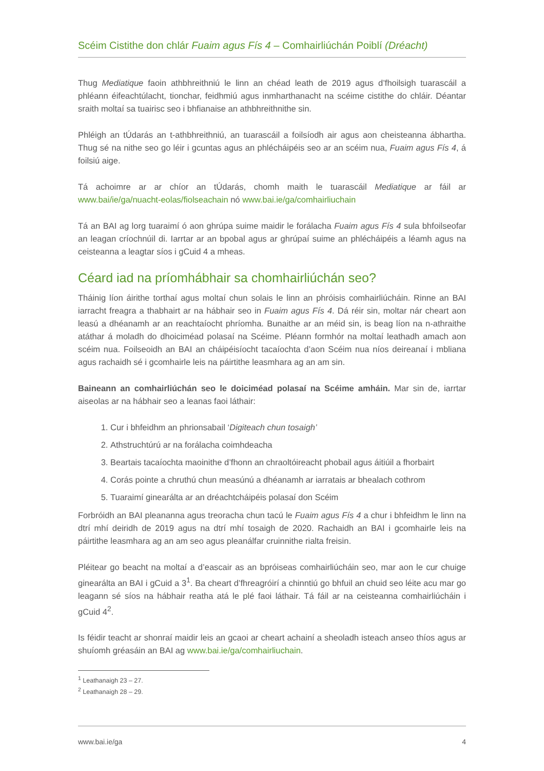Scéim Cistithe don chlár Fuaim agus Fís 4 – Comhairliúchán Poiblí (Dréacht)
Thug Mediatique faoin athbhreithniú le linn an chéad leath de 2019 agus d’fhoilsigh tuarascáil a phléann éifeachtúlacht, tionchar, feidhmiú agus inmharthanacht na scéime cistithe do chláir. Déantar sraith moltaí sa tuairisc seo i bhfianaise an athbhreithnithe sin.
Phléigh an tÚdarás an t-athbhreithniú, an tuarascáil a foilsíodh air agus aon cheisteanna ábhartha. Thug sé na nithe seo go léir i gcuntas agus an phlécháipéis seo ar an scéim nua, Fuaim agus Fís 4, á foilsiú aige.
Tá achoimre ar ar chíor an tÚdarás, chomh maith le tuarascáil Mediatique ar fáil ar www.bai/ie/ga/nuacht-eolas/fiolseachain nó www.bai.ie/ga/comhairliuchain
Tá an BAI ag lorg tuaraimí ó aon ghrúpa suime maidir le forálacha Fuaim agus Fís 4 sula bhfoilseofar an leagan críochnúil di. Iarrtar ar an bpobal agus ar ghrúpaí suime an phlécháipéis a léamh agus na ceisteanna a leagtar síos i gCuid 4 a mheas.
Céard iad na príomhábhair sa chomhairliúchán seo?
Tháinig líon áirithe torthaí agus moltaí chun solais le linn an phróisis comhairliúcháin. Rinne an BAI iarracht freagra a thabhairt ar na hábhair seo in Fuaim agus Fís 4. Dá réir sin, moltar nár cheart aon leasú a dhéanamh ar an reachtaíocht phríomha. Bunaithe ar an méid sin, is beag líon na n-athraithe atáthar á moladh do dhoiciméad polasaí na Scéime. Pléann formhór na moltaí leathadh amach aon scéim nua. Foilseoidh an BAI an cháipéisíocht tacaíochta d’aon Scéim nua níos deireanaí i mbliana agus rachaidh sé i gcomhairle leis na páirtithe leasmhara ag an am sin.
Baineann an comhairliúchán seo le doiciméad polasaí na Scéime amháin. Mar sin de, iarrtar aiseolas ar na hábhair seo a leanas faoi láthair:
1. Cur i bhfeidhm an phrionsabail ‘Digiteach chun tosaigh’
2. Athstruchtúrú ar na forálacha coimhdeacha
3. Beartais tacaíochta maoinithe d’fhonn an chraoltóireacht phobail agus áitiúil a fhorbairt
4. Corás pointe a chruthú chun measúnú a dhéanamh ar iarratais ar bhealach cothrom
5. Tuaraimí ginearálta ar an dréachtcháipéis polasaí don Scéim
Forbróidh an BAI pleananna agus treoracha chun tacú le Fuaim agus Fís 4 a chur i bhfeidhm le linn na dtrí mhí deiridh de 2019 agus na dtrí mhí tosaigh de 2020. Rachaidh an BAI i gcomhairle leis na páirtithe leasmhara ag an am seo agus pleanálfar cruinnithe rialta freisin.
Pléitear go beacht na moltaí a d’eascair as an bpróiseas comhairliúcháin seo, mar aon le cur chuige ginearálta an BAI i gCuid a 3<sup>1</sup>. Ba cheart d’fhreagróirí a chinntiú go bhfuil an chuid seo léite acu mar go leagann sé síos na hábhair reatha atá le plé faoi láthair. Tá fáil ar na ceisteanna comhairliúcháin i gCuid 4<sup>2</sup>.
Is féidir teacht ar shonraí maidir leis an gcaoi ar cheart achainí a sheoladh isteach anseo thíos agus ar shuíomh gréasáin an BAI ag www.bai.ie/ga/comhairliuchain.
<sup>1</sup> Leathanaigh 23 – 27.
<sup>2</sup> Leathanaigh 28 – 29.
www.bai.ie/ga 4